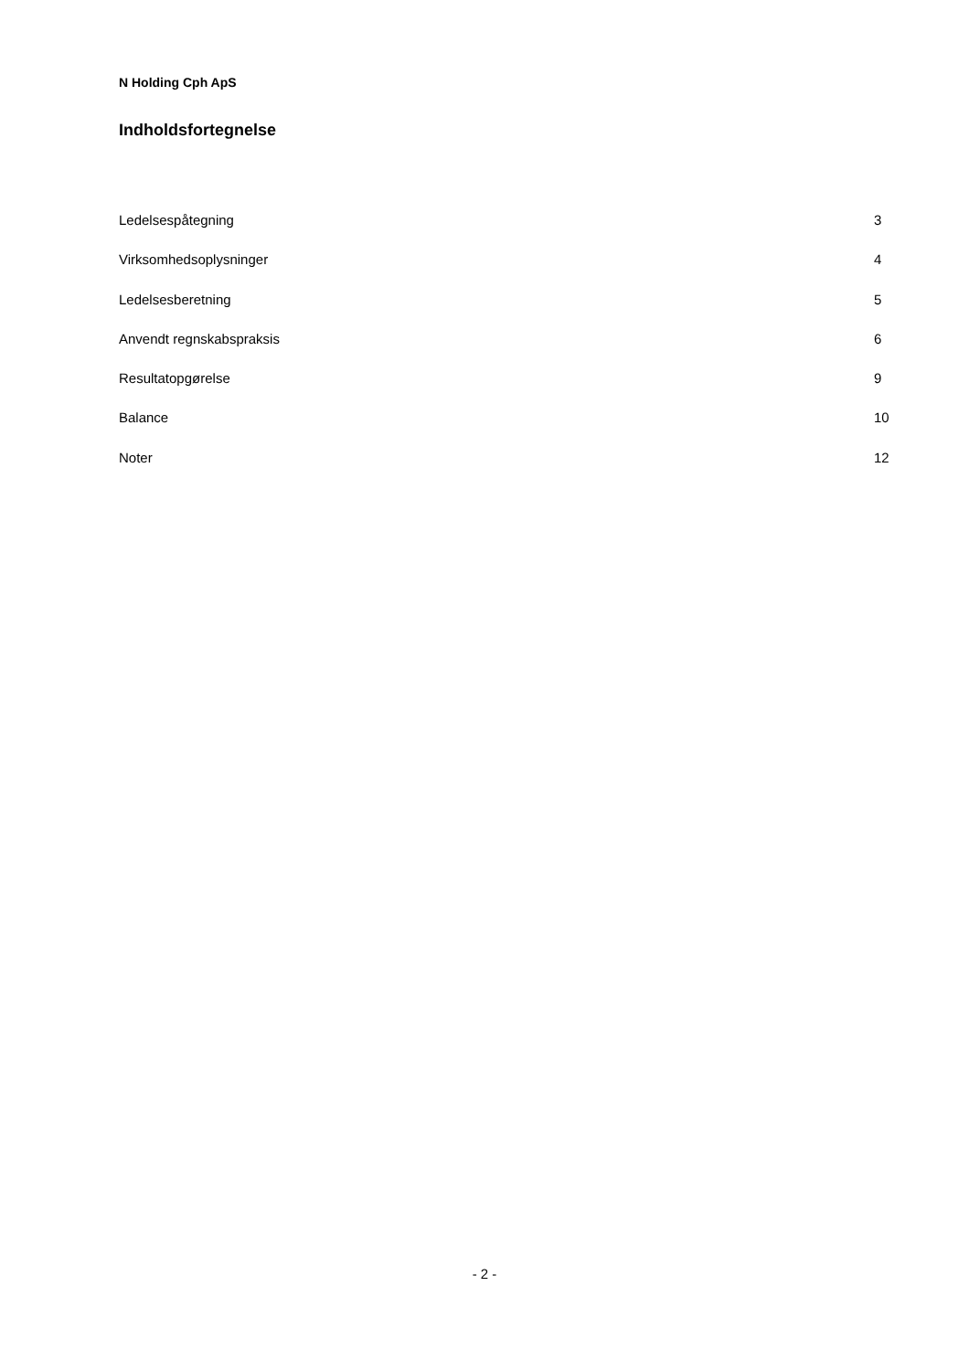N Holding Cph ApS
Indholdsfortegnelse
Ledelsespåtegning 3
Virksomhedsoplysninger 4
Ledelsesberetning 5
Anvendt regnskabspraksis 6
Resultatopgørelse 9
Balance 10
Noter 12
- 2 -